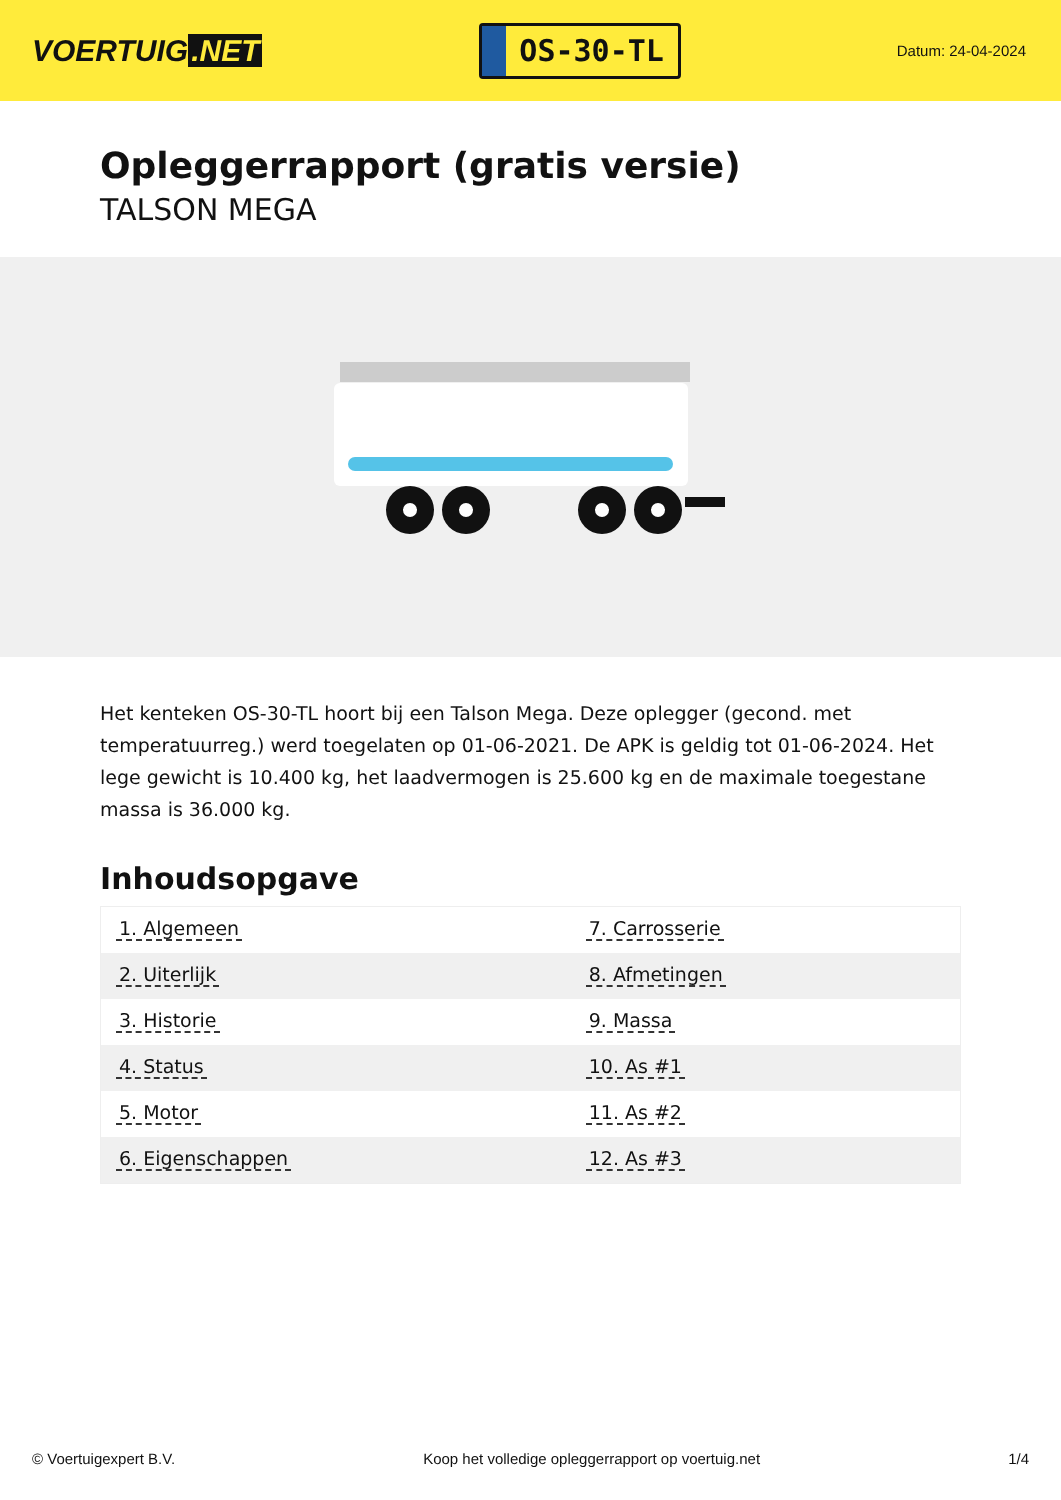VOERTUIG.NET
OS-30-TL
Datum: 24-04-2024
Opleggerrapport (gratis versie)
TALSON MEGA
Het kenteken OS-30-TL hoort bij een Talson Mega. Deze oplegger (gecond. met temperatuurreg.) werd toegelaten op 01-06-2021. De APK is geldig tot 01-06-2024. Het lege gewicht is 10.400 kg, het laadvermogen is 25.600 kg en de maximale toegestane massa is 36.000 kg.
Inhoudsopgave
| 1. Algemeen | 7. Carrosserie |
| 2. Uiterlijk | 8. Afmetingen |
| 3. Historie | 9. Massa |
| 4. Status | 10. As #1 |
| 5. Motor | 11. As #2 |
| 6. Eigenschappen | 12. As #3 |
© Voertuigexpert B.V. Koop het volledige opleggerrapport op voertuig.net 1/4